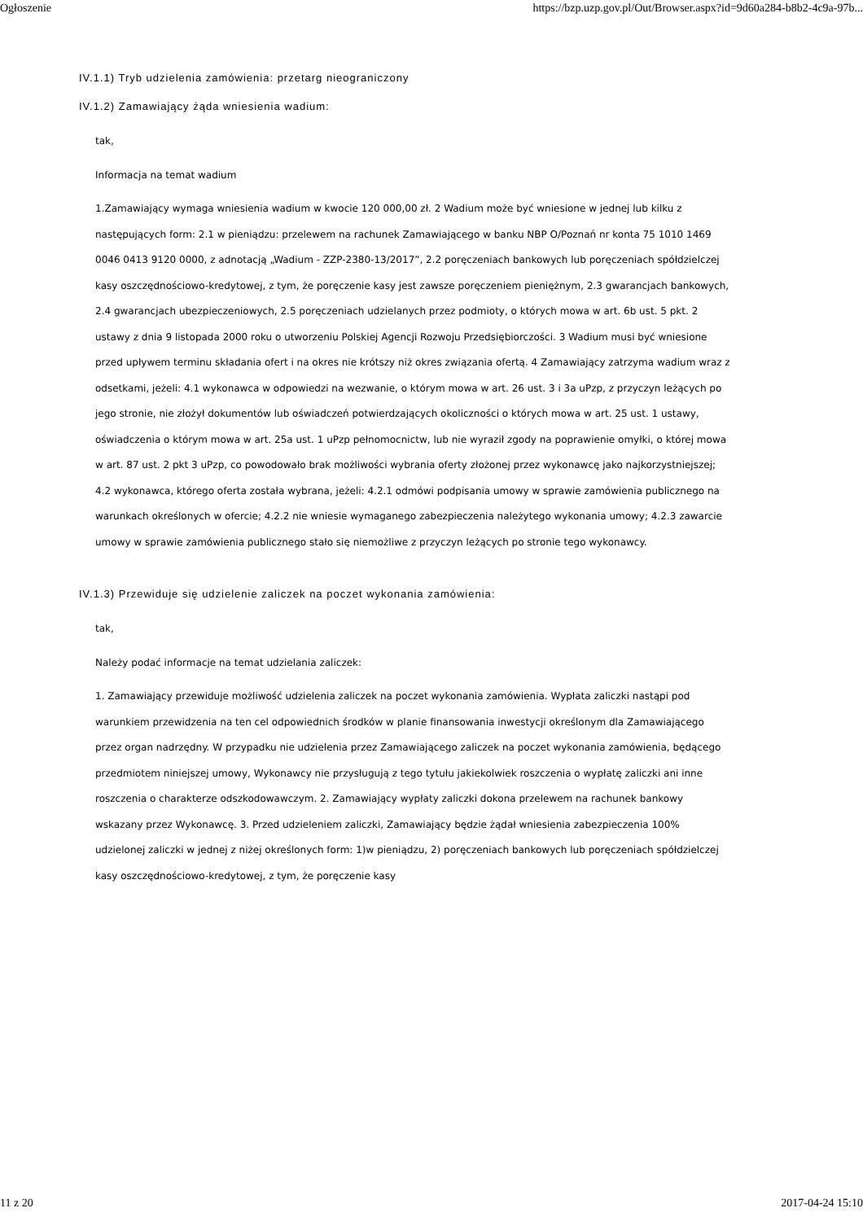Ogłoszenie https://bzp.uzp.gov.pl/Out/Browser.aspx?id=9d60a284-b8b2-4c9a-97b...
IV.1.1) Tryb udzielenia zamówienia: przetarg nieograniczony
IV.1.2) Zamawiający żąda wniesienia wadium:
tak,
Informacja na temat wadium
1.Zamawiający wymaga wniesienia wadium w kwocie 120 000,00 zł. 2 Wadium może być wniesione w jednej lub kilku z następujących form: 2.1 w pieniądzu: przelewem na rachunek Zamawiającego w banku NBP O/Poznań nr konta 75 1010 1469 0046 0413 9120 0000, z adnotacją „Wadium - ZZP-2380-13/2017”, 2.2 poręczeniach bankowych lub poręczeniach spółdzielczej kasy oszczędnościowo-kredytowej, z tym, że poręczenie kasy jest zawsze poręczeniem pieniężnym, 2.3 gwarancjach bankowych, 2.4 gwarancjach ubezpieczeniowych, 2.5 poręczeniach udzielanych przez podmioty, o których mowa w art. 6b ust. 5 pkt. 2 ustawy z dnia 9 listopada 2000 roku o utworzeniu Polskiej Agencji Rozwoju Przedsiębiorczości. 3 Wadium musi być wniesione przed upływem terminu składania ofert i na okres nie krótszy niż okres związania ofertą. 4 Zamawiający zatrzyma wadium wraz z odsetkami, jeżeli: 4.1 wykonawca w odpowiedzi na wezwanie, o którym mowa w art. 26 ust. 3 i 3a uPzp, z przyczyn leżących po jego stronie, nie złożył dokumentów lub oświadczeń potwierdzających okoliczności o których mowa w art. 25 ust. 1 ustawy, oświadczenia o którym mowa w art. 25a ust. 1 uPzp pełnomocnictw, lub nie wyraził zgody na poprawienie omyłki, o której mowa w art. 87 ust. 2 pkt 3 uPzp, co powodowało brak możliwości wybrania oferty złożonej przez wykonawcę jako najkorzystniejszej; 4.2 wykonawca, którego oferta została wybrana, jeżeli: 4.2.1 odmówi podpisania umowy w sprawie zamówienia publicznego na warunkach określonych w ofercie; 4.2.2 nie wniesie wymaganego zabezpieczenia należytego wykonania umowy; 4.2.3 zawarcie umowy w sprawie zamówienia publicznego stało się niemożliwe z przyczyn leżących po stronie tego wykonawcy.
IV.1.3) Przewiduje się udzielenie zaliczek na poczet wykonania zamówienia:
tak,
Należy podać informacje na temat udzielania zaliczek:
1. Zamawiający przewiduje możliwość udzielenia zaliczek na poczet wykonania zamówienia. Wypłata zaliczki nastąpi pod warunkiem przewidzenia na ten cel odpowiednich środków w planie finansowania inwestycji określonym dla Zamawiającego przez organ nadrzędny. W przypadku nie udzielenia przez Zamawiającego zaliczek na poczet wykonania zamówienia, będącego przedmiotem niniejszej umowy, Wykonawcy nie przysługują z tego tytułu jakiekolwiek roszczenia o wypłatę zaliczki ani inne roszczenia o charakterze odszkodowawczym. 2. Zamawiający wypłaty zaliczki dokona przelewem na rachunek bankowy wskazany przez Wykonawcę. 3. Przed udzieleniem zaliczki, Zamawiający będzie żądał wniesienia zabezpieczenia 100% udzielonej zaliczki w jednej z niżej określonych form: 1)w pieniądzu, 2) poręczeniach bankowych lub poręczeniach spółdzielczej kasy oszczędnościowo-kredytowej, z tym, że poręczenie kasy
11 z 20 2017-04-24 15:10